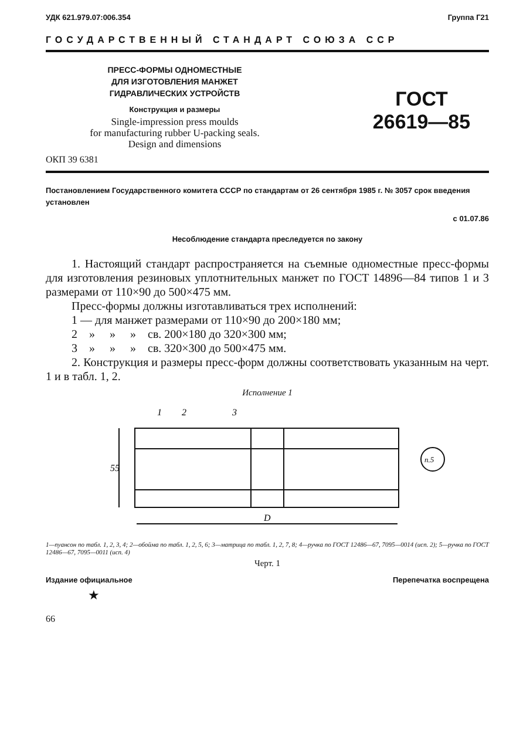УДК 621.979.07:006.354 Группа Г21
ГОСУДАРСТВЕННЫЙ СТАНДАРТ СОЮЗА ССР
ПРЕСС-ФОРМЫ ОДНОМЕСТНЫЕ
ДЛЯ ИЗГОТОВЛЕНИЯ МАНЖЕТ
ГИДРАВЛИЧЕСКИХ УСТРОЙСТВ
Конструкция и размеры
Single-impression press moulds
for manufacturing rubber U-packing seals.
Design and dimensions
ГОСТ
26619—85
ОКП 39 6381
Постановлением Государственного комитета СССР по стандартам от 26 сентября 1985 г. № 3057 срок введения установлен
с 01.07.86
Несоблюдение стандарта преследуется по закону
1. Настоящий стандарт распространяется на съемные одноместные пресс-формы для изготовления резиновых уплотнительных манжет по ГОСТ 14896—84 типов 1 и 3 размерами от 110×90 до 500×475 мм.
Пресс-формы должны изготавливаться трех исполнений:
1 — для манжет размерами от 110×90 до 200×180 мм;
2 » » » св. 200×180 до 320×300 мм;
3 » » » св. 320×300 до 500×475 мм.
2. Конструкция и размеры пресс-форм должны соответствовать указанным на черт. 1 и в табл. 1, 2.
Исполнение 1
1
2
3
55
D
п.5
1—пуансон по табл. 1, 2, 3, 4; 2—обойма по табл. 1, 2, 5, 6; 3—матрица по табл. 1, 2, 7, 8; 4—ручка по ГОСТ 12486—67, 7095—0014 (исп. 2); 5—ручка по ГОСТ 12486—67, 7095—0011 (исп. 4)
Черт. 1
Издание официальное Перепечатка воспрещена
★
66